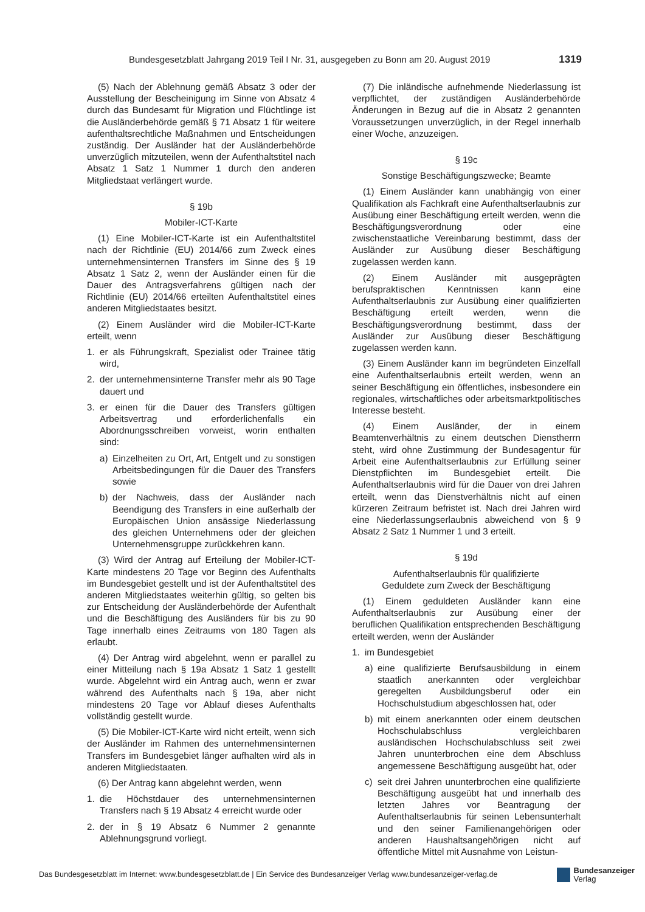Bundesgesetzblatt Jahrgang 2019 Teil I Nr. 31, ausgegeben zu Bonn am 20. August 2019 1319
(5) Nach der Ablehnung gemäß Absatz 3 oder der Ausstellung der Bescheinigung im Sinne von Absatz 4 durch das Bundesamt für Migration und Flüchtlinge ist die Ausländerbehörde gemäß § 71 Absatz 1 für weitere aufenthaltsrechtliche Maßnahmen und Entscheidungen zuständig. Der Ausländer hat der Ausländerbehörde unverzüglich mitzuteilen, wenn der Aufenthaltstitel nach Absatz 1 Satz 1 Nummer 1 durch den anderen Mitgliedstaat verlängert wurde.
§ 19b
Mobiler-ICT-Karte
(1) Eine Mobiler-ICT-Karte ist ein Aufenthaltstitel nach der Richtlinie (EU) 2014/66 zum Zweck eines unternehmensinternen Transfers im Sinne des § 19 Absatz 1 Satz 2, wenn der Ausländer einen für die Dauer des Antragsverfahrens gültigen nach der Richtlinie (EU) 2014/66 erteilten Aufenthaltstitel eines anderen Mitgliedstaates besitzt.
(2) Einem Ausländer wird die Mobiler-ICT-Karte erteilt, wenn
1. er als Führungskraft, Spezialist oder Trainee tätig wird,
2. der unternehmensinterne Transfer mehr als 90 Tage dauert und
3. er einen für die Dauer des Transfers gültigen Arbeitsvertrag und erforderlichenfalls ein Abordnungsschreiben vorweist, worin enthalten sind:
a) Einzelheiten zu Ort, Art, Entgelt und zu sonstigen Arbeitsbedingungen für die Dauer des Transfers sowie
b) der Nachweis, dass der Ausländer nach Beendigung des Transfers in eine außerhalb der Europäischen Union ansässige Niederlassung des gleichen Unternehmens oder der gleichen Unternehmensgruppe zurückkehren kann.
(3) Wird der Antrag auf Erteilung der Mobiler-ICT-Karte mindestens 20 Tage vor Beginn des Aufenthalts im Bundesgebiet gestellt und ist der Aufenthaltstitel des anderen Mitgliedstaates weiterhin gültig, so gelten bis zur Entscheidung der Ausländerbehörde der Aufenthalt und die Beschäftigung des Ausländers für bis zu 90 Tage innerhalb eines Zeitraums von 180 Tagen als erlaubt.
(4) Der Antrag wird abgelehnt, wenn er parallel zu einer Mitteilung nach § 19a Absatz 1 Satz 1 gestellt wurde. Abgelehnt wird ein Antrag auch, wenn er zwar während des Aufenthalts nach § 19a, aber nicht mindestens 20 Tage vor Ablauf dieses Aufenthalts vollständig gestellt wurde.
(5) Die Mobiler-ICT-Karte wird nicht erteilt, wenn sich der Ausländer im Rahmen des unternehmensinternen Transfers im Bundesgebiet länger aufhalten wird als in anderen Mitgliedstaaten.
(6) Der Antrag kann abgelehnt werden, wenn
1. die Höchstdauer des unternehmensinternen Transfers nach § 19 Absatz 4 erreicht wurde oder
2. der in § 19 Absatz 6 Nummer 2 genannte Ablehnungsgrund vorliegt.
(7) Die inländische aufnehmende Niederlassung ist verpflichtet, der zuständigen Ausländerbehörde Änderungen in Bezug auf die in Absatz 2 genannten Voraussetzungen unverzüglich, in der Regel innerhalb einer Woche, anzuzeigen.
§ 19c
Sonstige Beschäftigungszwecke; Beamte
(1) Einem Ausländer kann unabhängig von einer Qualifikation als Fachkraft eine Aufenthaltserlaubnis zur Ausübung einer Beschäftigung erteilt werden, wenn die Beschäftigungsverordnung oder eine zwischenstaatliche Vereinbarung bestimmt, dass der Ausländer zur Ausübung dieser Beschäftigung zugelassen werden kann.
(2) Einem Ausländer mit ausgeprägten berufspraktischen Kenntnissen kann eine Aufenthaltserlaubnis zur Ausübung einer qualifizierten Beschäftigung erteilt werden, wenn die Beschäftigungsverordnung bestimmt, dass der Ausländer zur Ausübung dieser Beschäftigung zugelassen werden kann.
(3) Einem Ausländer kann im begründeten Einzelfall eine Aufenthaltserlaubnis erteilt werden, wenn an seiner Beschäftigung ein öffentliches, insbesondere ein regionales, wirtschaftliches oder arbeitsmarktpolitisches Interesse besteht.
(4) Einem Ausländer, der in einem Beamtenverhältnis zu einem deutschen Dienstherrn steht, wird ohne Zustimmung der Bundesagentur für Arbeit eine Aufenthaltserlaubnis zur Erfüllung seiner Dienstpflichten im Bundesgebiet erteilt. Die Aufenthaltserlaubnis wird für die Dauer von drei Jahren erteilt, wenn das Dienstverhältnis nicht auf einen kürzeren Zeitraum befristet ist. Nach drei Jahren wird eine Niederlassungserlaubnis abweichend von § 9 Absatz 2 Satz 1 Nummer 1 und 3 erteilt.
§ 19d
Aufenthaltserlaubnis für qualifizierte
Geduldete zum Zweck der Beschäftigung
(1) Einem geduldeten Ausländer kann eine Aufenthaltserlaubnis zur Ausübung einer der beruflichen Qualifikation entsprechenden Beschäftigung erteilt werden, wenn der Ausländer
1. im Bundesgebiet
a) eine qualifizierte Berufsausbildung in einem staatlich anerkannten oder vergleichbar geregelten Ausbildungsberuf oder ein Hochschulstudium abgeschlossen hat, oder
b) mit einem anerkannten oder einem deutschen Hochschulabschluss vergleichbaren ausländischen Hochschulabschluss seit zwei Jahren ununterbrochen eine dem Abschluss angemessene Beschäftigung ausgeübt hat, oder
c) seit drei Jahren ununterbrochen eine qualifizierte Beschäftigung ausgeübt hat und innerhalb des letzten Jahres vor Beantragung der Aufenthaltserlaubnis für seinen Lebensunterhalt und den seiner Familienangehörigen oder anderen Haushaltsangehörigen nicht auf öffentliche Mittel mit Ausnahme von Leistun-
Das Bundesgesetzblatt im Internet: www.bundesgesetzblatt.de | Ein Service des Bundesanzeiger Verlag www.bundesanzeiger-verlag.de Bundesanzeiger
Verlag